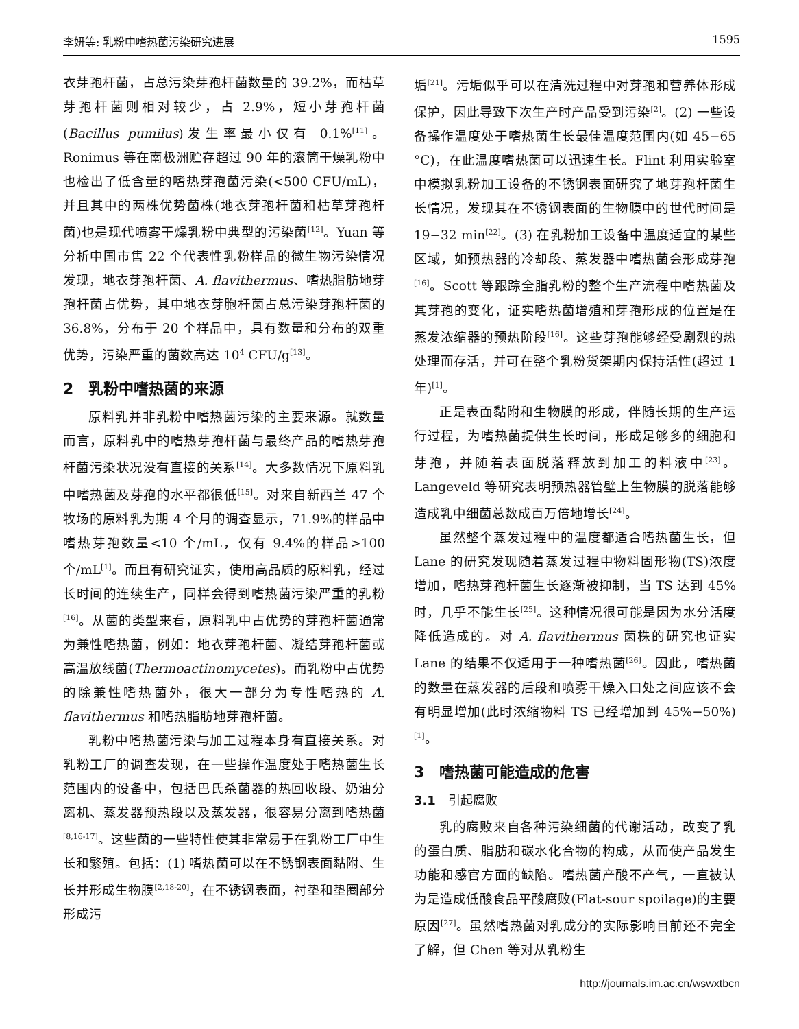李妍等: 乳粉中嗜热菌污染研究进展 1595
衣芽孢杆菌，占总污染芽孢杆菌数量的 39.2%，而枯草芽孢杆菌则相对较少，占 2.9%，短小芽孢杆菌(Bacillus pumilus)发生率最小仅有 0.1%<sup>[11]</sup>。Ronimus 等在南极洲贮存超过 90 年的滚筒干燥乳粉中也检出了低含量的嗜热芽孢菌污染(<500 CFU/mL)，并且其中的两株优势菌株(地衣芽孢杆菌和枯草芽孢杆菌)也是现代喷雾干燥乳粉中典型的污染菌<sup>[12]</sup>。Yuan 等分析中国市售 22 个代表性乳粉样品的微生物污染情况发现，地衣芽孢杆菌、A. flavithermus、嗜热脂肪地芽孢杆菌占优势，其中地衣芽胞杆菌占总污染芽孢杆菌的 36.8%，分布于 20 个样品中，具有数量和分布的双重优势，污染严重的菌数高达 10<sup>4</sup> CFU/g<sup>[13]</sup>。
2　乳粉中嗜热菌的来源
原料乳并非乳粉中嗜热菌污染的主要来源。就数量而言，原料乳中的嗜热芽孢杆菌与最终产品的嗜热芽孢杆菌污染状况没有直接的关系<sup>[14]</sup>。大多数情况下原料乳中嗜热菌及芽孢的水平都很低<sup>[15]</sup>。对来自新西兰 47 个牧场的原料乳为期 4 个月的调查显示，71.9%的样品中嗜热芽孢数量<10 个/mL，仅有 9.4%的样品>100 个/mL<sup>[1]</sup>。而且有研究证实，使用高品质的原料乳，经过长时间的连续生产，同样会得到嗜热菌污染严重的乳粉<sup>[16]</sup>。从菌的类型来看，原料乳中占优势的芽孢杆菌通常为兼性嗜热菌，例如：地衣芽孢杆菌、凝结芽孢杆菌或高温放线菌(Thermoactinomycetes)。而乳粉中占优势的除兼性嗜热菌外，很大一部分为专性嗜热的 A. flavithermus 和嗜热脂肪地芽孢杆菌。
乳粉中嗜热菌污染与加工过程本身有直接关系。对乳粉工厂的调查发现，在一些操作温度处于嗜热菌生长范围内的设备中，包括巴氏杀菌器的热回收段、奶油分离机、蒸发器预热段以及蒸发器，很容易分离到嗜热菌<sup>[8,16-17]</sup>。这些菌的一些特性使其非常易于在乳粉工厂中生长和繁殖。包括：(1) 嗜热菌可以在不锈钢表面黏附、生长并形成生物膜<sup>[2,18-20]</sup>，在不锈钢表面，衬垫和垫圈部分形成污
垢<sup>[21]</sup>。污垢似乎可以在清洗过程中对芽孢和营养体形成保护，因此导致下次生产时产品受到污染<sup>[2]</sup>。(2) 一些设备操作温度处于嗜热菌生长最佳温度范围内(如 45−65 °C)，在此温度嗜热菌可以迅速生长。Flint 利用实验室中模拟乳粉加工设备的不锈钢表面研究了地芽孢杆菌生长情况，发现其在不锈钢表面的生物膜中的世代时间是 19−32 min<sup>[22]</sup>。(3) 在乳粉加工设备中温度适宜的某些区域，如预热器的冷却段、蒸发器中嗜热菌会形成芽孢<sup>[16]</sup>。Scott 等跟踪全脂乳粉的整个生产流程中嗜热菌及其芽孢的变化，证实嗜热菌增殖和芽孢形成的位置是在蒸发浓缩器的预热阶段<sup>[16]</sup>。这些芽孢能够经受剧烈的热处理而存活，并可在整个乳粉货架期内保持活性(超过 1 年)<sup>[1]</sup>。
正是表面黏附和生物膜的形成，伴随长期的生产运行过程，为嗜热菌提供生长时间，形成足够多的细胞和芽孢，并随着表面脱落释放到加工的料液中<sup>[23]</sup>。Langeveld 等研究表明预热器管壁上生物膜的脱落能够造成乳中细菌总数成百万倍地增长<sup>[24]</sup>。
虽然整个蒸发过程中的温度都适合嗜热菌生长，但 Lane 的研究发现随着蒸发过程中物料固形物(TS)浓度增加，嗜热芽孢杆菌生长逐渐被抑制，当 TS 达到 45%时，几乎不能生长<sup>[25]</sup>。这种情况很可能是因为水分活度降低造成的。对 A. flavithermus 菌株的研究也证实 Lane 的结果不仅适用于一种嗜热菌<sup>[26]</sup>。因此，嗜热菌的数量在蒸发器的后段和喷雾干燥入口处之间应该不会有明显增加(此时浓缩物料 TS 已经增加到 45%−50%)<sup>[1]</sup>。
3　嗜热菌可能造成的危害
3.1　引起腐败
乳的腐败来自各种污染细菌的代谢活动，改变了乳的蛋白质、脂肪和碳水化合物的构成，从而使产品发生功能和感官方面的缺陷。嗜热菌产酸不产气，一直被认为是造成低酸食品平酸腐败(Flat-sour spoilage)的主要原因<sup>[27]</sup>。虽然嗜热菌对乳成分的实际影响目前还不完全了解，但 Chen 等对从乳粉生
http://journals.im.ac.cn/wswxtbcn